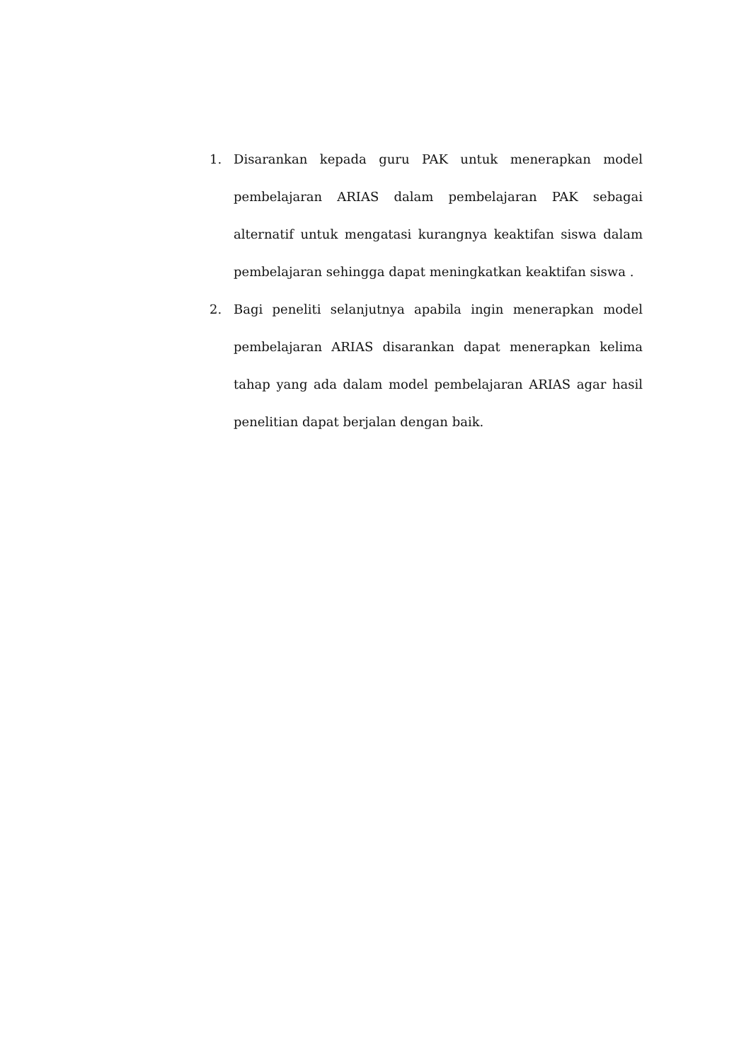1. Disarankan kepada guru PAK untuk menerapkan model pembelajaran ARIAS dalam pembelajaran PAK sebagai alternatif untuk mengatasi kurangnya keaktifan siswa dalam pembelajaran sehingga dapat meningkatkan keaktifan siswa .
2. Bagi peneliti selanjutnya apabila ingin menerapkan model pembelajaran ARIAS disarankan dapat menerapkan kelima tahap yang ada dalam model pembelajaran ARIAS agar hasil penelitian dapat berjalan dengan baik.